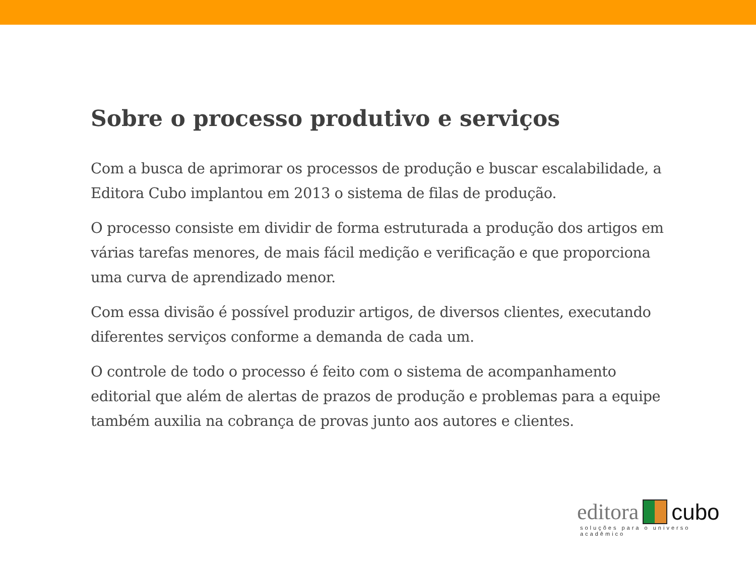Sobre o processo produtivo e serviços
Com a busca de aprimorar os processos de produção e buscar escalabilidade, a Editora Cubo implantou em 2013 o sistema de filas de produção.
O processo consiste em dividir de forma estruturada a produção dos artigos em várias tarefas menores, de mais fácil medição e verificação e que proporciona uma curva de aprendizado menor.
Com essa divisão é possível produzir artigos, de diversos clientes, executando diferentes serviços conforme a demanda de cada um.
O controle de todo o processo é feito com o sistema de acompanhamento editorial que além de alertas de prazos de produção e problemas para a equipe também auxilia na cobrança de provas junto aos autores e clientes.
editora cubo
soluções para o universo acadêmico